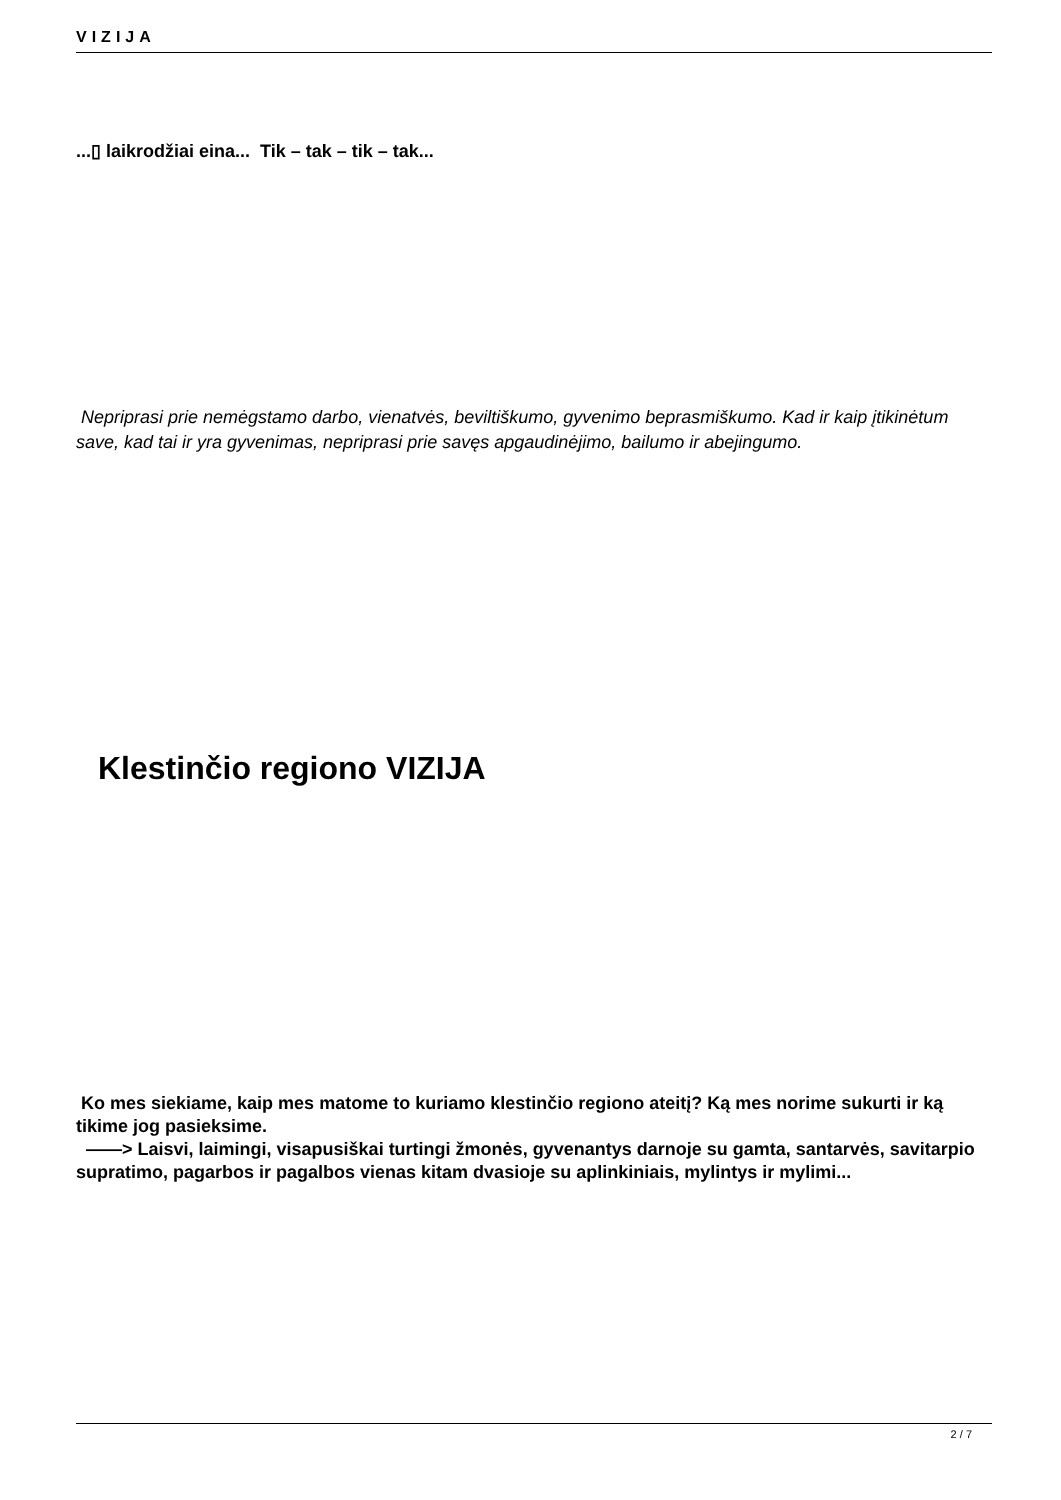VIZIJA
...▯ laikrodžiai eina... Tik – tak – tik – tak...
Nepriprasi prie nemėgstamo darbo, vienatvės, beviltiškumo, gyvenimo beprasmiškumo. Kad ir kaip įtikinėtum save, kad tai ir yra gyvenimas, nepriprasi prie savęs apgaudinėjimo, bailumo ir abejingumo.
Klestinčio regiono VIZIJA
Ko mes siekiame, kaip mes matome to kuriamo klestinčio regiono ateitį? Ką mes norime sukurti ir ką tikime jog pasieksime.
——> Laisvi, laimingi, visapusiškai turtingi žmonės, gyvenantys darnoje su gamta, santarvės, savitarpio supratimo, pagarbos ir pagalbos vienas kitam dvasioje su aplinkiniais, mylintys ir mylimi...
2 / 7